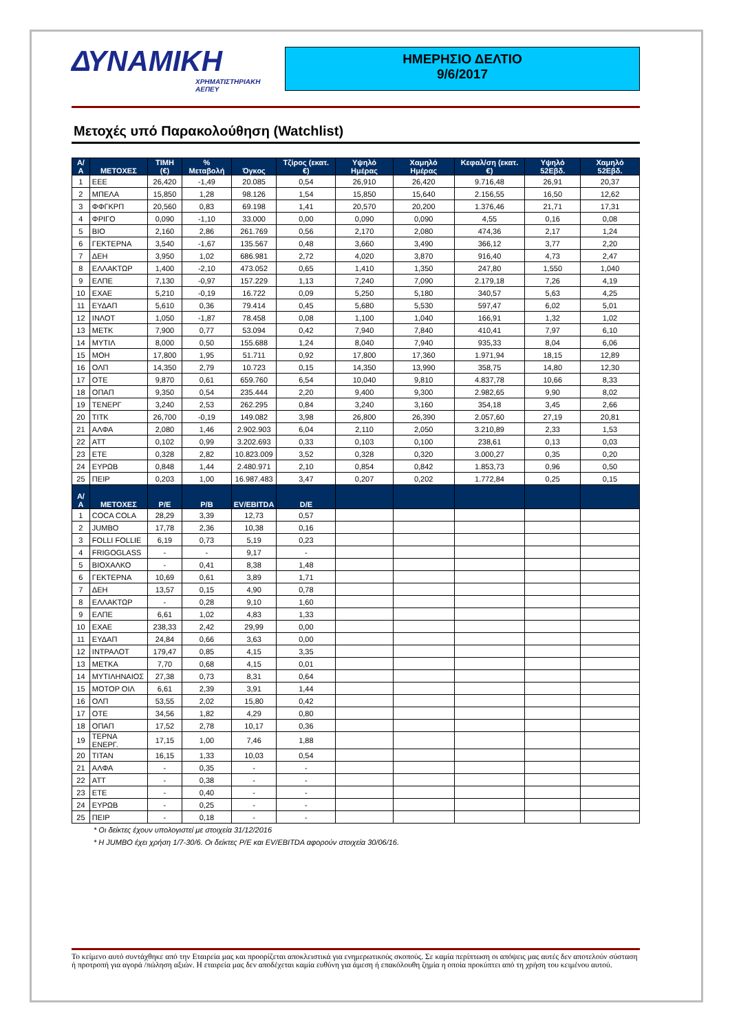ΔΥΝΑΜΙΚΗ
ΧΡΗΜΑΤΙΣΤΗΡΙΑΚΗ ΑΕΠΕΥ
ΗΜΕΡΗΣΙΟ ΔΕΛΤΙΟ
9/6/2017
Μετοχές υπό Παρακολούθηση (Watchlist)
| Α/Α | ΜΕΤΟΧΕΣ | ΤΙΜΗ (€) | % Μεταβολή | Όγκος | Τζίρος (εκατ. €) | Υψηλό Ημέρας | Χαμηλό Ημέρας | Κεφαλ/ση (εκατ. €) | Υψηλό 52Εβδ. | Χαμηλό 52Εβδ. |
| --- | --- | --- | --- | --- | --- | --- | --- | --- | --- | --- |
| 1 | ΕΕΕ | 26,420 | -1,49 | 20.085 | 0,54 | 26,910 | 26,420 | 9.716,48 | 26,91 | 20,37 |
| 2 | ΜΠΕΛΑ | 15,850 | 1,28 | 98.126 | 1,54 | 15,850 | 15,640 | 2.156,55 | 16,50 | 12,62 |
| 3 | ΦΦΓΚΡΠ | 20,560 | 0,83 | 69.198 | 1,41 | 20,570 | 20,200 | 1.376,46 | 21,71 | 17,31 |
| 4 | ΦΡΙΓΟ | 0,090 | -1,10 | 33.000 | 0,00 | 0,090 | 0,090 | 4,55 | 0,16 | 0,08 |
| 5 | ΒΙΟ | 2,160 | 2,86 | 261.769 | 0,56 | 2,170 | 2,080 | 474,36 | 2,17 | 1,24 |
| 6 | ΓΕΚΤΕΡΝΑ | 3,540 | -1,67 | 135.567 | 0,48 | 3,660 | 3,490 | 366,12 | 3,77 | 2,20 |
| 7 | ΔΕΗ | 3,950 | 1,02 | 686.981 | 2,72 | 4,020 | 3,870 | 916,40 | 4,73 | 2,47 |
| 8 | ΕΛΛΑΚΤΩΡ | 1,400 | -2,10 | 473.052 | 0,65 | 1,410 | 1,350 | 247,80 | 1,550 | 1,040 |
| 9 | ΕΛΠΕ | 7,130 | -0,97 | 157.229 | 1,13 | 7,240 | 7,090 | 2.179,18 | 7,26 | 4,19 |
| 10 | ΕΧΑΕ | 5,210 | -0,19 | 16.722 | 0,09 | 5,250 | 5,180 | 340,57 | 5,63 | 4,25 |
| 11 | ΕΥΔΑΠ | 5,610 | 0,36 | 79.414 | 0,45 | 5,680 | 5,530 | 597,47 | 6,02 | 5,01 |
| 12 | ΙΝΛΟΤ | 1,050 | -1,87 | 78.458 | 0,08 | 1,100 | 1,040 | 166,91 | 1,32 | 1,02 |
| 13 | ΜΕΤΚ | 7,900 | 0,77 | 53.094 | 0,42 | 7,940 | 7,840 | 410,41 | 7,97 | 6,10 |
| 14 | ΜΥΤΙΛ | 8,000 | 0,50 | 155.688 | 1,24 | 8,040 | 7,940 | 935,33 | 8,04 | 6,06 |
| 15 | ΜΟΗ | 17,800 | 1,95 | 51.711 | 0,92 | 17,800 | 17,360 | 1.971,94 | 18,15 | 12,89 |
| 16 | ΟΛΠ | 14,350 | 2,79 | 10.723 | 0,15 | 14,350 | 13,990 | 358,75 | 14,80 | 12,30 |
| 17 | ΟΤΕ | 9,870 | 0,61 | 659.760 | 6,54 | 10,040 | 9,810 | 4.837,78 | 10,66 | 8,33 |
| 18 | ΟΠΑΠ | 9,350 | 0,54 | 235.444 | 2,20 | 9,400 | 9,300 | 2.982,65 | 9,90 | 8,02 |
| 19 | ΤΕΝΕΡΓ | 3,240 | 2,53 | 262.295 | 0,84 | 3,240 | 3,160 | 354,18 | 3,45 | 2,66 |
| 20 | ΤΙΤΚ | 26,700 | -0,19 | 149.082 | 3,98 | 26,800 | 26,390 | 2.057,60 | 27,19 | 20,81 |
| 21 | ΑΛΦΑ | 2,080 | 1,46 | 2.902.903 | 6,04 | 2,110 | 2,050 | 3.210,89 | 2,33 | 1,53 |
| 22 | ΑΤΤ | 0,102 | 0,99 | 3.202.693 | 0,33 | 0,103 | 0,100 | 238,61 | 0,13 | 0,03 |
| 23 | ΕΤΕ | 0,328 | 2,82 | 10.823.009 | 3,52 | 0,328 | 0,320 | 3.000,27 | 0,35 | 0,20 |
| 24 | ΕΥΡΩΒ | 0,848 | 1,44 | 2.480.971 | 2,10 | 0,854 | 0,842 | 1.853,73 | 0,96 | 0,50 |
| 25 | ΠΕΙΡ | 0,203 | 1,00 | 16.987.483 | 3,47 | 0,207 | 0,202 | 1.772,84 | 0,25 | 0,15 |
| Α/Α | ΜΕΤΟΧΕΣ | P/E | P/B | EV/EBITDA | D/E | | | | | |
| 1 | COCA COLA | 28,29 | 3,39 | 12,73 | 0,57 | | | | | |
| 2 | JUMBO | 17,78 | 2,36 | 10,38 | 0,16 | | | | | |
| 3 | FOLLI FOLLIE | 6,19 | 0,73 | 5,19 | 0,23 | | | | | |
| 4 | FRIGOGLASS | - | - | 9,17 | - | | | | | |
| 5 | ΒΙΟΧΑΛΚΟ | - | 0,41 | 8,38 | 1,48 | | | | | |
| 6 | ΓΕΚΤΕΡΝΑ | 10,69 | 0,61 | 3,89 | 1,71 | | | | | |
| 7 | ΔΕΗ | 13,57 | 0,15 | 4,90 | 0,78 | | | | | |
| 8 | ΕΛΛΑΚΤΩΡ | - | 0,28 | 9,10 | 1,60 | | | | | |
| 9 | ΕΛΠΕ | 6,61 | 1,02 | 4,83 | 1,33 | | | | | |
| 10 | ΕΧΑΕ | 238,33 | 2,42 | 29,99 | 0,00 | | | | | |
| 11 | ΕΥΔΑΠ | 24,84 | 0,66 | 3,63 | 0,00 | | | | | |
| 12 | ΙΝΤΡΑΛΟΤ | 179,47 | 0,85 | 4,15 | 3,35 | | | | | |
| 13 | ΜΕΤΚΑ | 7,70 | 0,68 | 4,15 | 0,01 | | | | | |
| 14 | ΜΥΤΙΛΗΝΑΙΟΣ | 27,38 | 0,73 | 8,31 | 0,64 | | | | | |
| 15 | ΜΟΤΟΡ ΟΙΛ | 6,61 | 2,39 | 3,91 | 1,44 | | | | | |
| 16 | ΟΛΠ | 53,55 | 2,02 | 15,80 | 0,42 | | | | | |
| 17 | ΟΤΕ | 34,56 | 1,82 | 4,29 | 0,80 | | | | | |
| 18 | ΟΠΑΠ | 17,52 | 2,78 | 10,17 | 0,36 | | | | | |
| 19 | ΤΕΡΝΑ ΕΝΕΡΓ. | 17,15 | 1,00 | 7,46 | 1,88 | | | | | |
| 20 | ΤΙΤΑΝ | 16,15 | 1,33 | 10,03 | 0,54 | | | | | |
| 21 | ΑΛΦΑ | - | 0,35 | - | - | | | | | |
| 22 | ΑΤΤ | - | 0,38 | - | - | | | | | |
| 23 | ΕΤΕ | - | 0,40 | - | - | | | | | |
| 24 | ΕΥΡΩΒ | - | 0,25 | - | - | | | | | |
| 25 | ΠΕΙΡ | - | 0,18 | - | - | | | | | |
* Οι δείκτες έχουν υπολογιστεί με στοιχεία 31/12/2016
* Η JUMBO έχει χρήση 1/7-30/6. Οι δείκτες P/E και EV/EBITDA αφορούν στοιχεία 30/06/16.
Το κείμενο αυτό συντάχθηκε από την Εταιρεία μας και προορίζεται αποκλειστικά για ενημερωτικούς σκοπούς. Σε καμία περίπτωση οι απόψεις μας αυτές δεν αποτελούν σύσταση ή προτροπή για αγορά /πώληση αξιών. Η εταιρεία μας δεν αποδέχεται καμία ευθύνη για άμεση ή επακόλουθη ζημία η οποία προκύπτει από τη χρήση του κειμένου αυτού.